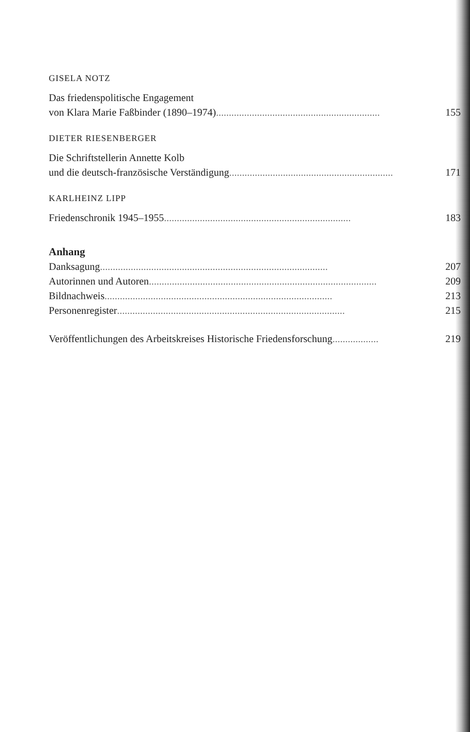GISELA NOTZ
Das friedenspolitische Engagement
von Klara Marie Faßbinder (1890–1974)................................................................ 155
DIETER RIESENBERGER
Die Schriftstellerin Annette Kolb
und die deutsch-französische Verständigung................................................................ 171
KARLHEINZ LIPP
Friedenschronik 1945–1955......................................................................... 183
Anhang
Danksagung......................................................................................... 207
Autorinnen und Autoren......................................................................................... 209
Bildnachweis......................................................................................... 213
Personenregister......................................................................................... 215
Veröffentlichungen des Arbeitskreises Historische Friedensforschung.................. 219